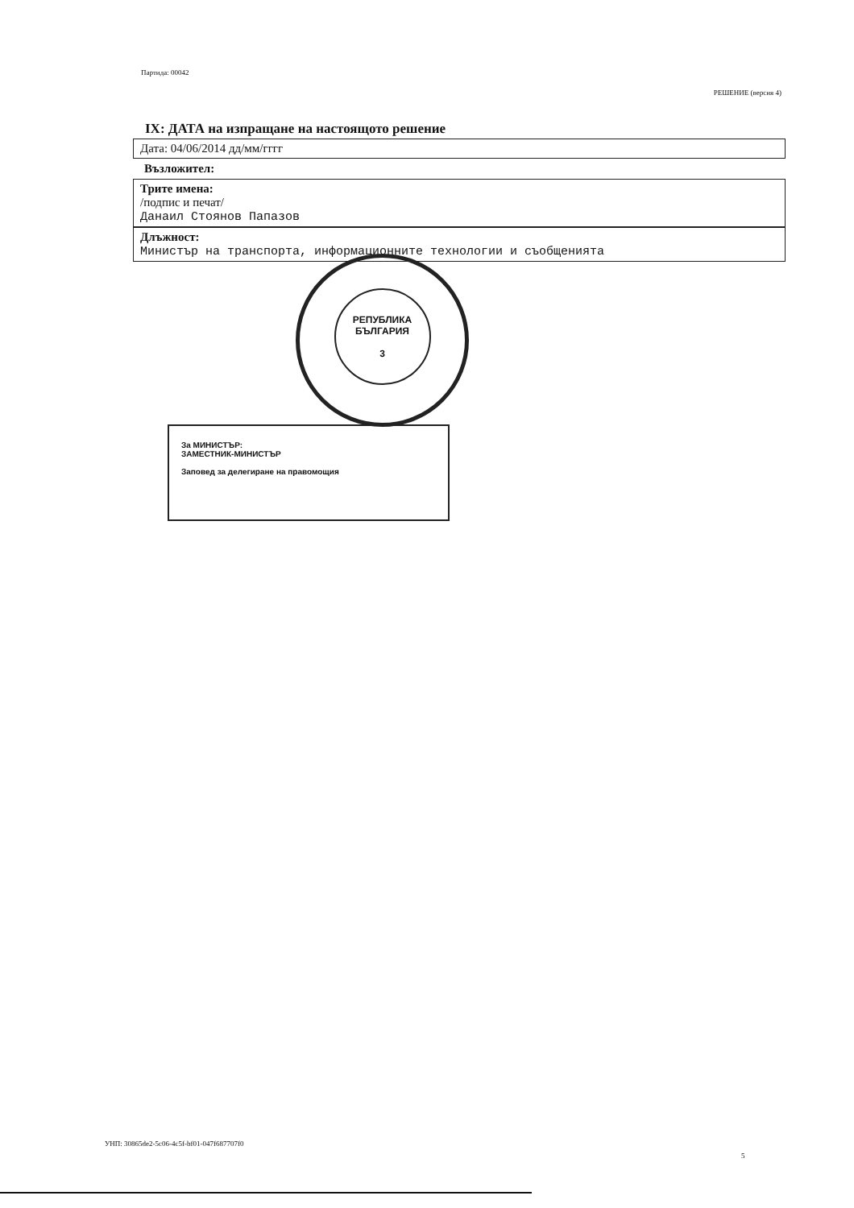Партида: 00042
РЕШЕНИЕ (версия 4)
IX: ДАТА на изпращане на настоящото решение
Дата: 04/06/2014 дд/мм/гггг
Възложител:
Трите имена:
/подпис и печат/
Данаил Стоянов Папазов
Длъжност:
Министър на транспорта, информационните технологии и съобщенията
РЕПУБЛИКА
БЪЛГАРИЯ
3
За МИНИСТЪР:
ЗАМЕСТНИК-МИНИСТЪР
Заповед за делегиране на правомощия
УНП: 30865de2-5c06-4c5f-bf01-047f687707f0
5